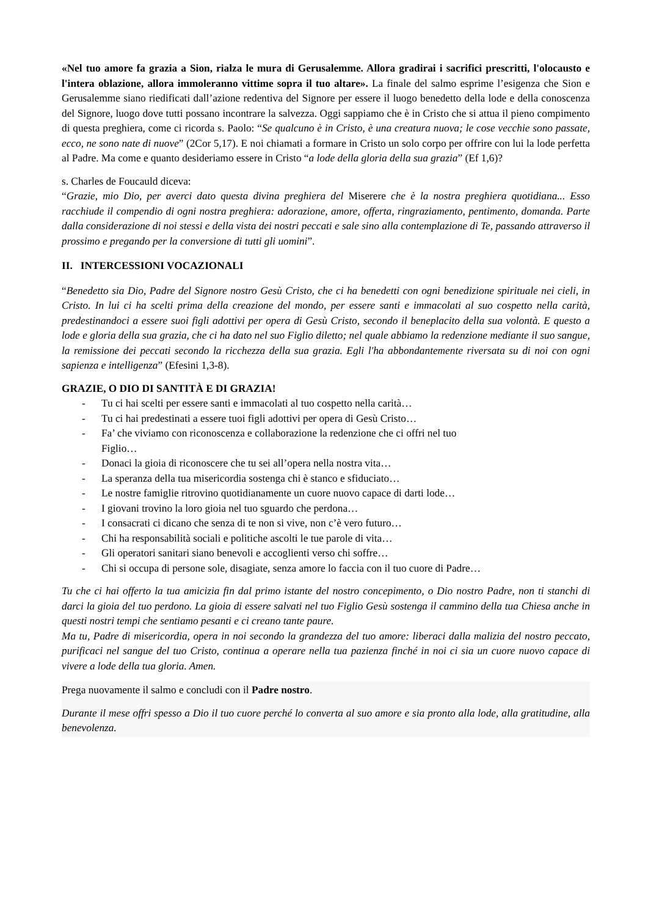«Nel tuo amore fa grazia a Sion, rialza le mura di Gerusalemme. Allora gradirai i sacrifici prescritti, l'olocausto e l'intera oblazione, allora immoleranno vittime sopra il tuo altare». La finale del salmo esprime l’esigenza che Sion e Gerusalemme siano riedificati dall’azione redentiva del Signore per essere il luogo benedetto della lode e della conoscenza del Signore, luogo dove tutti possano incontrare la salvezza. Oggi sappiamo che è in Cristo che si attua il pieno compimento di questa preghiera, come ci ricorda s. Paolo: “Se qualcuno è in Cristo, è una creatura nuova; le cose vecchie sono passate, ecco, ne sono nate di nuove” (2Cor 5,17). E noi chiamati a formare in Cristo un solo corpo per offrire con lui la lode perfetta al Padre. Ma come e quanto desideriamo essere in Cristo “a lode della gloria della sua grazia” (Ef 1,6)?
s. Charles de Foucauld diceva:
“Grazie, mio Dio, per averci dato questa divina preghiera del Miserere che è la nostra preghiera quotidiana... Esso racchiude il compendio di ogni nostra preghiera: adorazione, amore, offerta, ringraziamento, pentimento, domanda. Parte dalla considerazione di noi stessi e della vista dei nostri peccati e sale sino alla contemplazione di Te, passando attraverso il prossimo e pregando per la conversione di tutti gli uomini”.
II. INTERCESSIONI VOCAZIONALI
“Benedetto sia Dio, Padre del Signore nostro Gesù Cristo, che ci ha benedetti con ogni benedizione spirituale nei cieli, in Cristo. In lui ci ha scelti prima della creazione del mondo, per essere santi e immacolati al suo cospetto nella carità, predestinandoci a essere suoi figli adottivi per opera di Gesù Cristo, secondo il beneplacito della sua volontà. E questo a lode e gloria della sua grazia, che ci ha dato nel suo Figlio diletto; nel quale abbiamo la redenzione mediante il suo sangue, la remissione dei peccati secondo la ricchezza della sua grazia. Egli l'ha abbondantemente riversata su di noi con ogni sapienza e intelligenza” (Efesini 1,3-8).
GRAZIE, O DIO DI SANTITÀ E DI GRAZIA!
- Tu ci hai scelti per essere santi e immacolati al tuo cospetto nella carità…
- Tu ci hai predestinati a essere tuoi figli adottivi per opera di Gesù Cristo…
- Fa’ che viviamo con riconoscenza e collaborazione la redenzione che ci offri nel tuo
Figlio…
- Donaci la gioia di riconoscere che tu sei all’opera nella nostra vita…
- La speranza della tua misericordia sostenga chi è stanco e sfiduciato…
- Le nostre famiglie ritrovino quotidianamente un cuore nuovo capace di darti lode…
- I giovani trovino la loro gioia nel tuo sguardo che perdona…
- I consacrati ci dicano che senza di te non si vive, non c’è vero futuro…
- Chi ha responsabilità sociali e politiche ascolti le tue parole di vita…
- Gli operatori sanitari siano benevoli e accoglienti verso chi soffre…
- Chi si occupa di persone sole, disagiate, senza amore lo faccia con il tuo cuore di Padre…
Tu che ci hai offerto la tua amicizia fin dal primo istante del nostro concepimento, o Dio nostro Padre, non ti stanchi di darci la gioia del tuo perdono. La gioia di essere salvati nel tuo Figlio Gesù sostenga il cammino della tua Chiesa anche in questi nostri tempi che sentiamo pesanti e ci creano tante paure.
Ma tu, Padre di misericordia, opera in noi secondo la grandezza del tuo amore: liberaci dalla malizia del nostro peccato, purificaci nel sangue del tuo Cristo, continua a operare nella tua pazienza finché in noi ci sia un cuore nuovo capace di vivere a lode della tua gloria. Amen.
Prega nuovamente il salmo e concludi con il Padre nostro.
Durante il mese offri spesso a Dio il tuo cuore perché lo converta al suo amore e sia pronto alla lode, alla gratitudine, alla benevolenza.